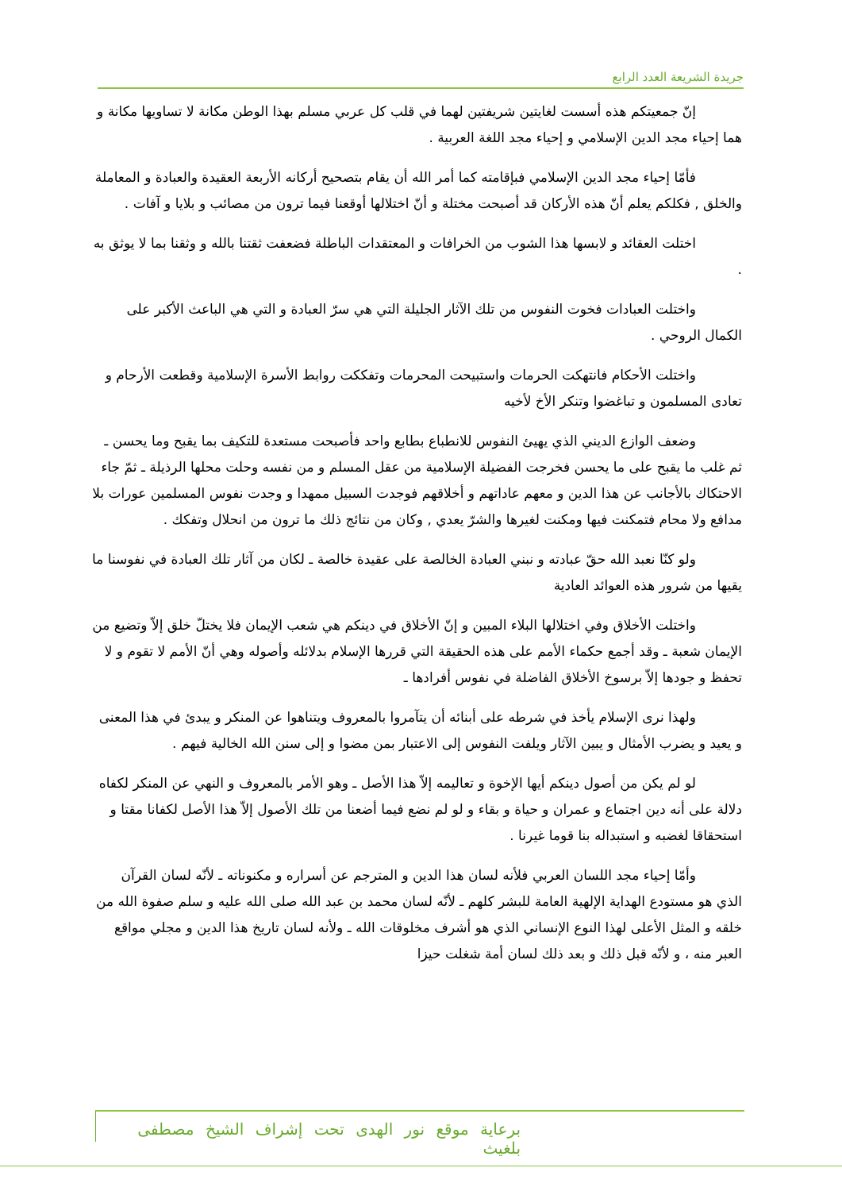جريدة الشريعة العدد الرابع
إنّ جمعيتكم هذه أسست لغايتين شريفتين لهما في قلب كل عربي مسلم بهذا الوطن مكانة لا تساويها مكانة و هما إحياء مجد الدين الإسلامي و إحياء مجد اللغة العربية .
فأمّا إحياء مجد الدين الإسلامي فبإقامته كما أمر الله أن يقام بتصحيح أركانه الأربعة العقيدة والعبادة و المعاملة والخلق , فكلكم يعلم أنّ هذه الأركان قد أصبحت مختلة و أنّ اختلالها أوقعنا فيما ترون من مصائب و بلايا و آفات .
اختلت العقائد و لابسها هذا الشوب من الخرافات و المعتقدات الباطلة فضعفت ثقتنا بالله و وثقنا بما لا يوثق به .
واختلت العبادات فخوت النفوس من تلك الآثار الجليلة التي هي سرّ العبادة و التي هي الباعث الأكبر على الكمال الروحي .
واختلت الأحكام فانتهكت الحرمات واستبيحت المحرمات وتفككت روابط الأسرة الإسلامية وقطعت الأرحام و تعادى المسلمون و تباغضوا وتنكر الأخ لأخيه
وضعف الوازع الديني الذي يهيئ النفوس للانطباع بطابع واحد فأصبحت مستعدة للتكيف بما يقبح وما يحسن ـ ثم غلب ما يقبح على ما يحسن فخرجت الفضيلة الإسلامية من عقل المسلم و من نفسه وحلت محلها الرذيلة ـ ثمّ جاء الاحتكاك بالأجانب عن هذا الدين و معهم عاداتهم و أخلاقهم فوجدت السبيل ممهدا و وجدت نفوس المسلمين عورات بلا مدافع ولا محام فتمكنت فيها ومكنت لغيرها والشرّ يعدي , وكان من نتائج ذلك ما ترون من انحلال وتفكك .
ولو كنّا نعبد الله حقّ عبادته و نبني العبادة الخالصة على عقيدة خالصة ـ لكان من آثار تلك العبادة في نفوسنا ما يقيها من شرور هذه العوائد العادية
واختلت الأخلاق وفي اختلالها البلاء المبين و إنّ الأخلاق في دينكم هي شعب الإيمان فلا يختلّ خلق إلاّ وتضيع من الإيمان شعبة ـ وقد أجمع حكماء الأمم على هذه الحقيقة التي قررها الإسلام بدلائله وأصوله وهي أنّ الأمم لا تقوم و لا تحفظ و جودها إلاّ برسوخ الأخلاق الفاضلة في نفوس أفرادها ـ
ولهذا نرى الإسلام يأخذ في شرطه على أبنائه أن يتآمروا بالمعروف ويتناهوا عن المنكر و يبدئ في هذا المعنى و يعيد و يضرب الأمثال و يبين الآثار ويلفت النفوس إلى الاعتبار بمن مضوا و إلى سنن الله الخالية فيهم .
لو لم يكن من أصول دينكم أيها الإخوة و تعاليمه إلاّ هذا الأصل ـ وهو الأمر بالمعروف و النهي عن المنكر لكفاه دلالة على أنه دين اجتماع و عمران و حياة و بقاء و لو لم نضع فيما أضعنا من تلك الأصول إلاّ هذا الأصل لكفانا مقتا و استحقاقا لغضبه و استبداله بنا قوما غيرنا .
وأمّا إحياء مجد اللسان العربي فلأنه لسان هذا الدين و المترجم عن أسراره و مكنوناته ـ لأنّه لسان القرآن الذي هو مستودع الهداية الإلهية العامة للبشر كلهم ـ لأنّه لسان محمد بن عبد الله صلى الله عليه و سلم صفوة الله من خلقه و المثل الأعلى لهذا النوع الإنساني الذي هو أشرف مخلوقات الله ـ ولأنه لسان تاريخ هذا الدين و مجلي مواقع العبر منه ، و لأنّه قبل ذلك و بعد ذلك لسان أمة شغلت حيزا
برعاية موقع نور الهدى تحت إشراف الشيخ مصطفى بلغيث